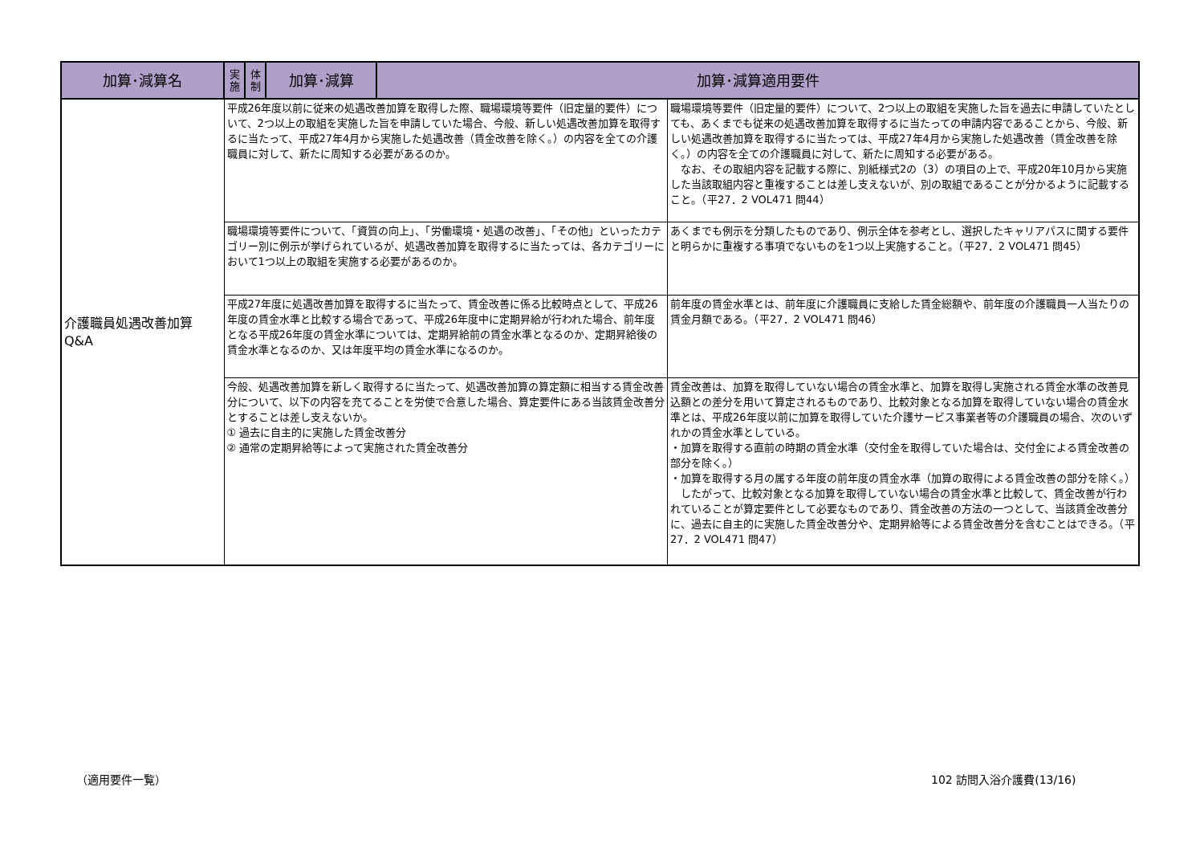| 加算･減算名 | 実 施 | 体 制 | 加算･減算 | 加算･減算適用要件 | |
| --- | --- | --- | --- | --- | --- |
| 介護職員処遇改善加算 Q&A | 平成26年度以前に従来の処遇改善加算を取得した際、職場環境等要件（旧定量的要件）について、2つ以上の取組を実施した旨を申請していた場合、今般、新しい処遇改善加算を取得するに当たって、平成27年4月から実施した処遇改善（賃金改善を除く。）の内容を全ての介護職員に対して、新たに周知する必要があるのか。 | | | | 職場環境等要件（旧定量的要件）について、2つ以上の取組を実施した旨を過去に申請していたとしても、あくまでも従来の処遇改善加算を取得するに当たっての申請内容であることから、今般、新しい処遇改善加算を取得するに当たっては、平成27年4月から実施した処遇改善（賃金改善を除く。）の内容を全ての介護職員に対して、新たに周知する必要がある。 なお、その取組内容を記載する際に、別紙様式2の（3）の項目の上で、平成20年10月から実施した当該取組内容と重複することは差し支えないが、別の取組であることが分かるように記載すること。（平27．2 VOL471 問44） |
| | 職場環境等要件について、「資質の向上」、「労働環境・処遇の改善」、「その他」といったカテゴリー別に例示が挙げられているが、処遇改善加算を取得するに当たっては、各カテゴリーにおいて1つ以上の取組を実施する必要があるのか。 | | | | あくまでも例示を分類したものであり、例示全体を参考とし、選択したキャリアパスに関する要件と明らかに重複する事項でないものを1つ以上実施すること。（平27．2 VOL471 問45） |
| | 平成27年度に処遇改善加算を取得するに当たって、賃金改善に係る比較時点として、平成26年度の賃金水準と比較する場合であって、平成26年度中に定期昇給が行われた場合、前年度となる平成26年度の賃金水準については、定期昇給前の賃金水準となるのか、定期昇給後の賃金水準となるのか、又は年度平均の賃金水準になるのか。 | | | | 前年度の賃金水準とは、前年度に介護職員に支給した賃金総額や、前年度の介護職員一人当たりの賃金月額である。（平27．2 VOL471 問46） |
| | 今般、処遇改善加算を新しく取得するに当たって、処遇改善加算の算定額に相当する賃金改善分について、以下の内容を充てることを労使で合意した場合、算定要件にある当該賃金改善分とすることは差し支えないか。 ① 過去に自主的に実施した賃金改善分 ② 通常の定期昇給等によって実施された賃金改善分 | | | | 賃金改善は、加算を取得していない場合の賃金水準と、加算を取得し実施される賃金水準の改善見込額との差分を用いて算定されるものであり、比較対象となる加算を取得していない場合の賃金水準とは、平成26年度以前に加算を取得していた介護サービス事業者等の介護職員の場合、次のいずれかの賃金水準としている。 ・加算を取得する直前の時期の賃金水準（交付金を取得していた場合は、交付金による賃金改善の部分を除く。） ・加算を取得する月の属する年度の前年度の賃金水準（加算の取得による賃金改善の部分を除く。） したがって、比較対象となる加算を取得していない場合の賃金水準と比較して、賃金改善が行われていることが算定要件として必要なものであり、賃金改善の方法の一つとして、当該賃金改善分に、過去に自主的に実施した賃金改善分や、定期昇給等による賃金改善分を含むことはできる。（平27．2 VOL471 問47） |
（適用要件一覧） 102 訪問入浴介護費(13/16)